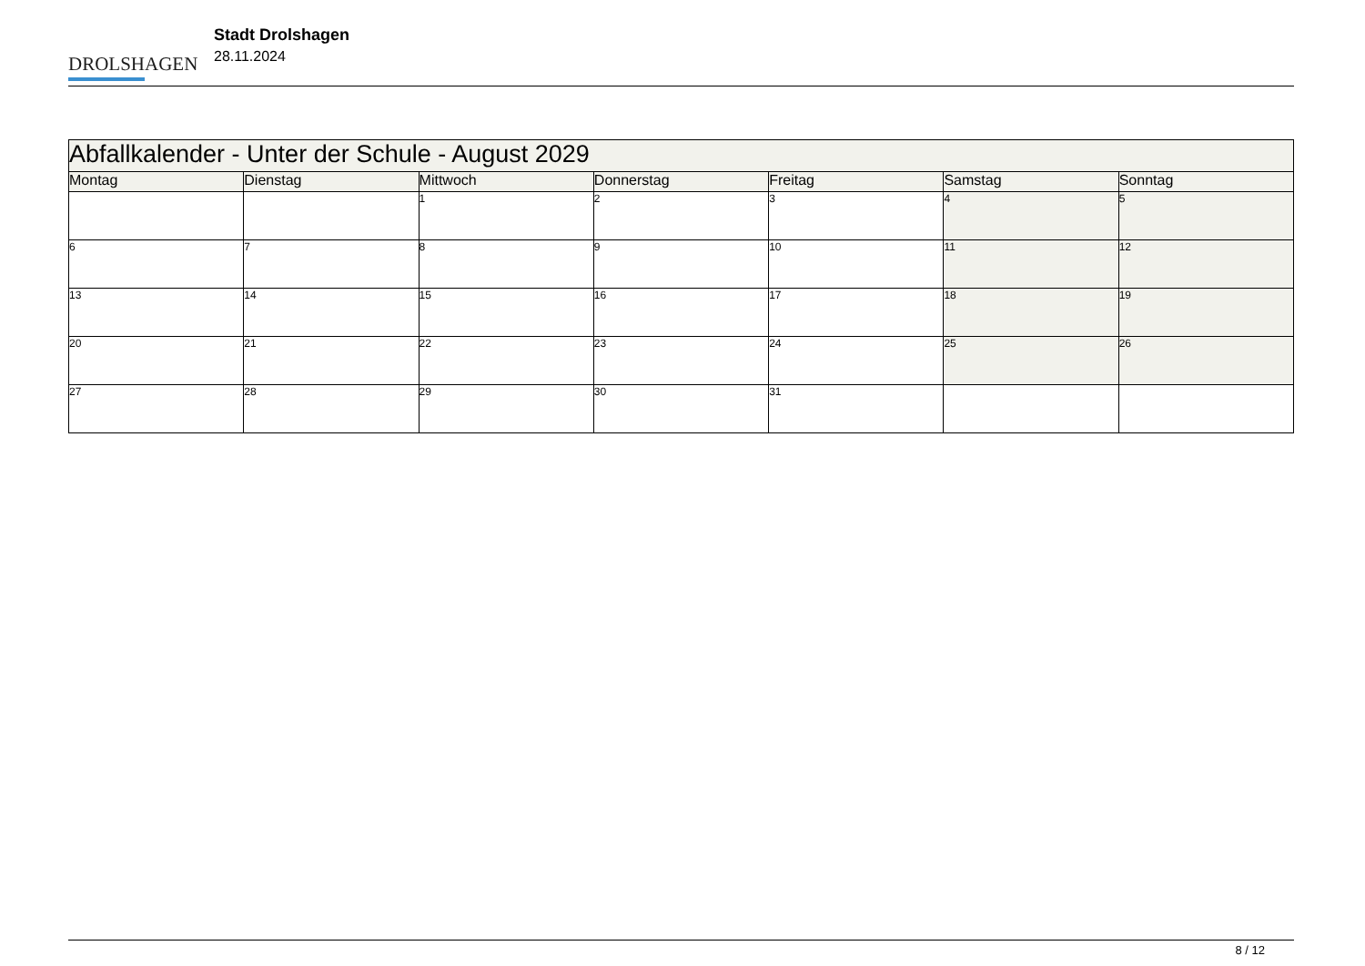DROLSHAGEN
Stadt Drolshagen
28.11.2024
| Abfallkalender - Unter der Schule - August 2029 | | | | | | |
| --- | --- | --- | --- | --- | --- | --- |
| Montag | Dienstag | Mittwoch | Donnerstag | Freitag | Samstag | Sonntag |
| | | 1 | 2 | 3 | 4 | 5 |
| 6 | 7 | 8 | 9 | 10 | 11 | 12 |
| 13 | 14 | 15 | 16 | 17 | 18 | 19 |
| 20 | 21 | 22 | 23 | 24 | 25 | 26 |
| 27 | 28 | 29 | 30 | 31 | | |
8 / 12